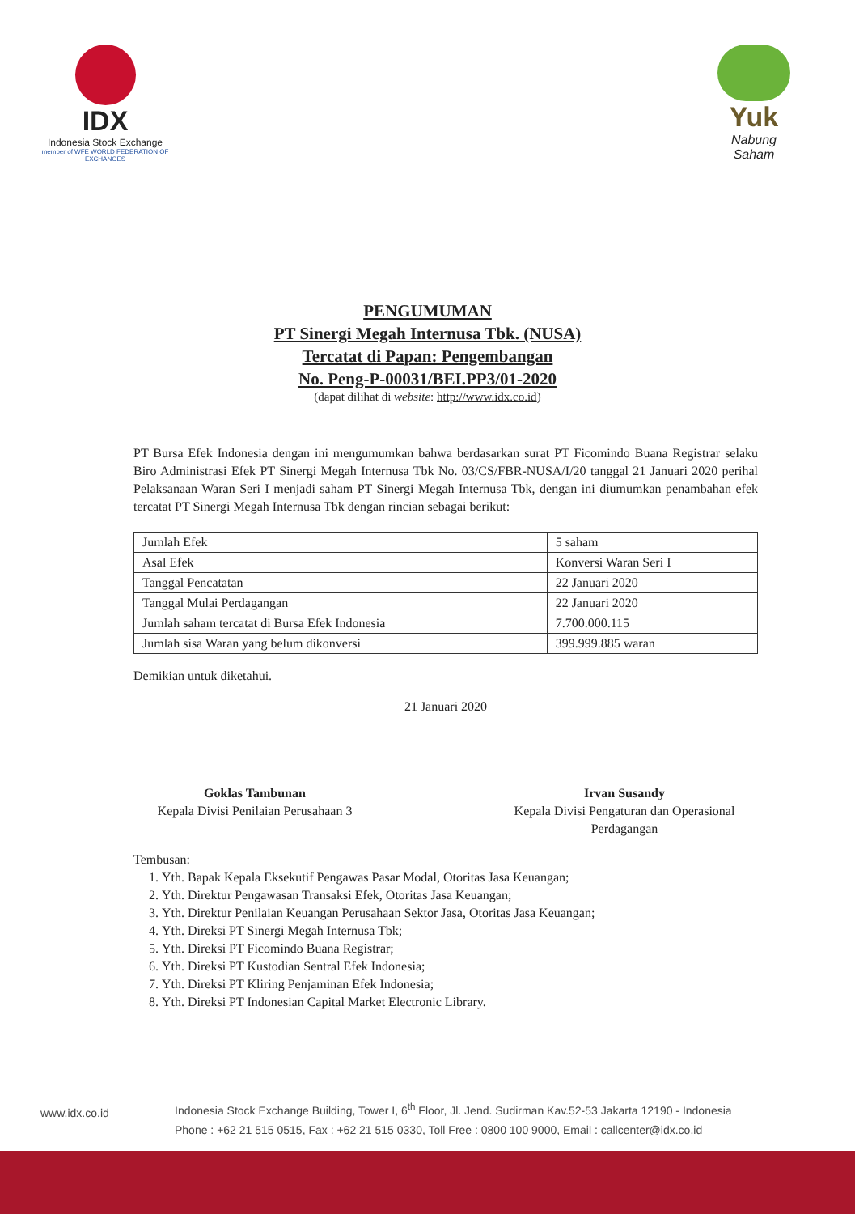IDX
Indonesia Stock Exchange
member of WFE WORLD FEDERATION OF EXCHANGES
Yuk
Nabung
Saham
PENGUMUMAN
PT Sinergi Megah Internusa Tbk. (NUSA)
Tercatat di Papan: Pengembangan
No. Peng-P-00031/BEI.PP3/01-2020
(dapat dilihat di website: http://www.idx.co.id)
PT Bursa Efek Indonesia dengan ini mengumumkan bahwa berdasarkan surat PT Ficomindo Buana Registrar selaku Biro Administrasi Efek PT Sinergi Megah Internusa Tbk No. 03/CS/FBR-NUSA/I/20 tanggal 21 Januari 2020 perihal Pelaksanaan Waran Seri I menjadi saham PT Sinergi Megah Internusa Tbk, dengan ini diumumkan penambahan efek tercatat PT Sinergi Megah Internusa Tbk dengan rincian sebagai berikut:
| Jumlah Efek | 5 saham |
| Asal Efek | Konversi Waran Seri I |
| Tanggal Pencatatan | 22 Januari 2020 |
| Tanggal Mulai Perdagangan | 22 Januari 2020 |
| Jumlah saham tercatat di Bursa Efek Indonesia | 7.700.000.115 |
| Jumlah sisa Waran yang belum dikonversi | 399.999.885 waran |
Demikian untuk diketahui.
21 Januari 2020
Goklas Tambunan
Kepala Divisi Penilaian Perusahaan 3
Irvan Susandy
Kepala Divisi Pengaturan dan Operasional Perdagangan
Tembusan:
1. Yth. Bapak Kepala Eksekutif Pengawas Pasar Modal, Otoritas Jasa Keuangan;
2. Yth. Direktur Pengawasan Transaksi Efek, Otoritas Jasa Keuangan;
3. Yth. Direktur Penilaian Keuangan Perusahaan Sektor Jasa, Otoritas Jasa Keuangan;
4. Yth. Direksi PT Sinergi Megah Internusa Tbk;
5. Yth. Direksi PT Ficomindo Buana Registrar;
6. Yth. Direksi PT Kustodian Sentral Efek Indonesia;
7. Yth. Direksi PT Kliring Penjaminan Efek Indonesia;
8. Yth. Direksi PT Indonesian Capital Market Electronic Library.
www.idx.co.id
Indonesia Stock Exchange Building, Tower I, 6<sup>th</sup> Floor, Jl. Jend. Sudirman Kav.52-53 Jakarta 12190 - Indonesia
Phone : +62 21 515 0515, Fax : +62 21 515 0330, Toll Free : 0800 100 9000, Email : callcenter@idx.co.id